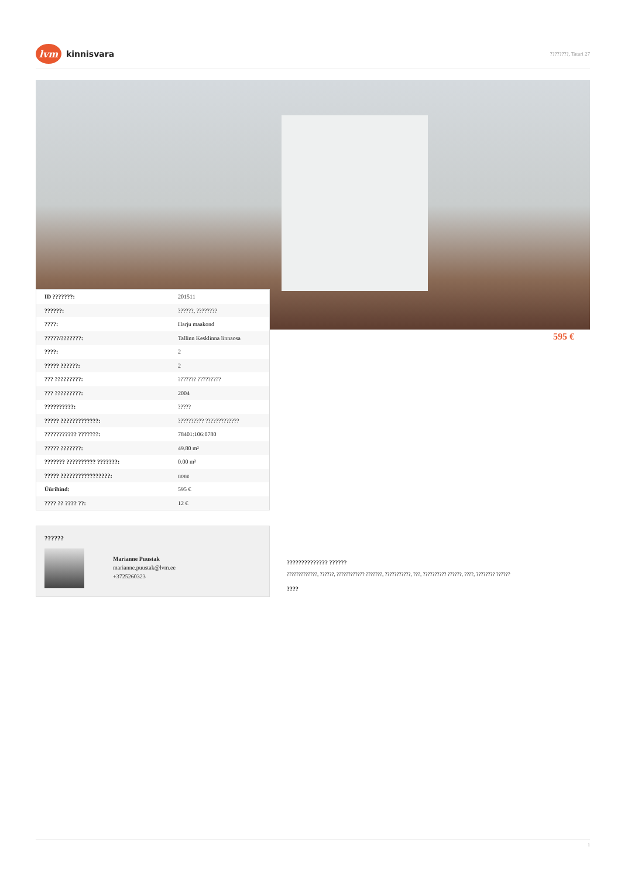lvm
kinnisvara
????????, Tatari 27
| ID ???????: | 201511 |
| ??????: | ??????, ???????? |
| ????: | Harju maakond |
| ?????/???????: | Tallinn Kesklinna linnaosa |
| ????: | 2 |
| ????? ??????: | 2 |
| ??? ?????????: | ??????? ????????? |
| ??? ?????????: | 2004 |
| ??????????: | ????? |
| ????? ?????????????: | ?????????? ????????????? |
| ??????????? ???????: | 78401:106:0780 |
| ????? ???????: | 49.80 m² |
| ??????? ?????????? ???????: | 0.00 m² |
| ????? ?????????????????: | none |
| Üürihind: | 595 € |
| ???? ?? ???? ??: | 12 € |
595 €
??????
Marianne Puustak
marianne.puustak@lvm.ee
+3725260323
?????????????? ??????
?????????????, ??????, ???????????? ???????, ???????????, ???, ?????????? ??????, ????, ???????? ??????
????
1